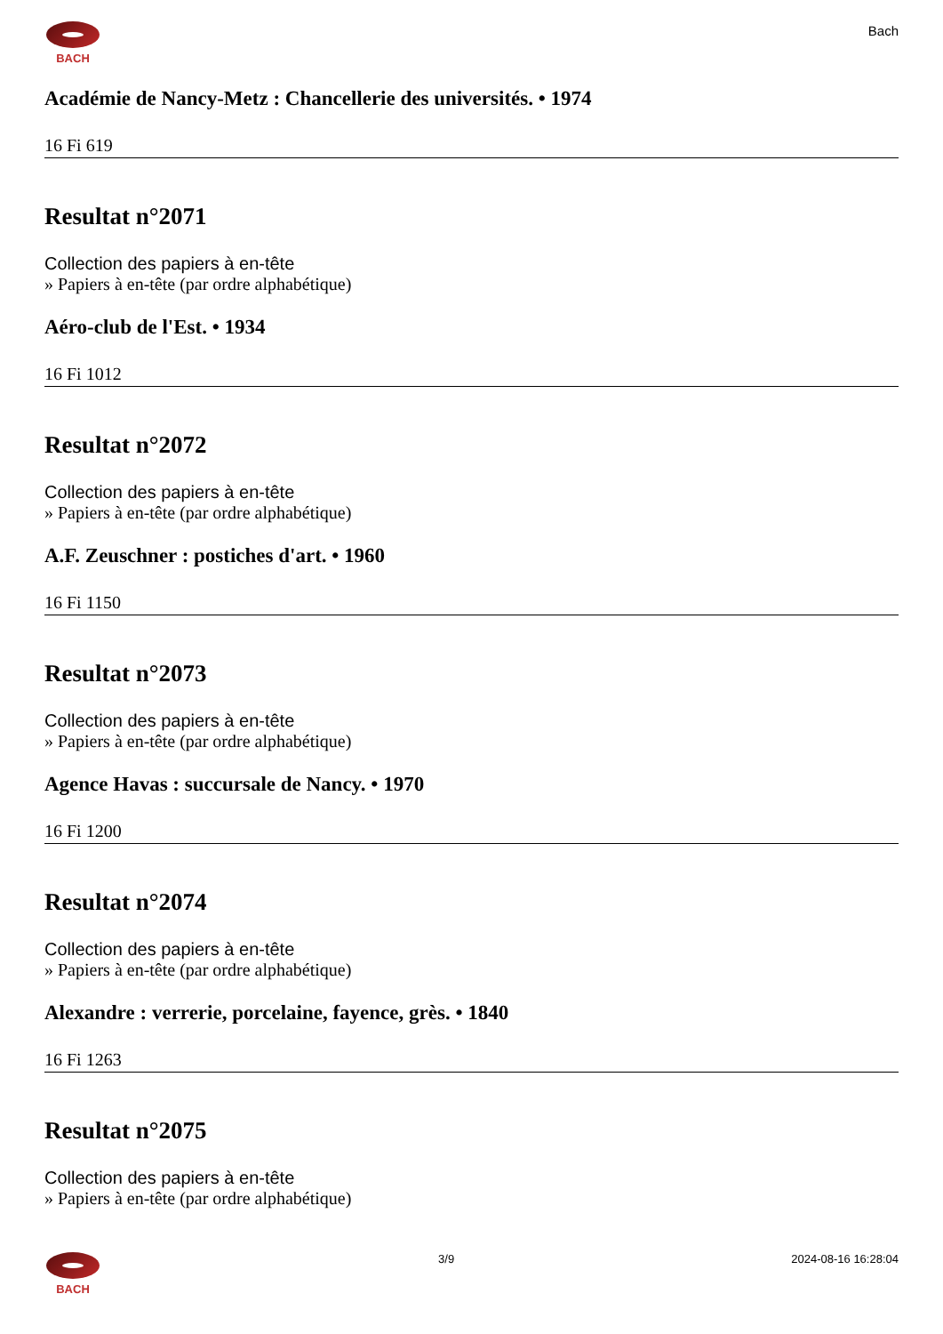BACH
Bach
Académie de Nancy-Metz : Chancellerie des universités. • 1974
16 Fi 619
Resultat n°2071
Collection des papiers à en-tête
» Papiers à en-tête (par ordre alphabétique)
Aéro-club de l'Est. • 1934
16 Fi 1012
Resultat n°2072
Collection des papiers à en-tête
» Papiers à en-tête (par ordre alphabétique)
A.F. Zeuschner : postiches d'art. • 1960
16 Fi 1150
Resultat n°2073
Collection des papiers à en-tête
» Papiers à en-tête (par ordre alphabétique)
Agence Havas : succursale de Nancy. • 1970
16 Fi 1200
Resultat n°2074
Collection des papiers à en-tête
» Papiers à en-tête (par ordre alphabétique)
Alexandre : verrerie, porcelaine, fayence, grès. • 1840
16 Fi 1263
Resultat n°2075
Collection des papiers à en-tête
» Papiers à en-tête (par ordre alphabétique)
BACH 3/9 2024-08-16 16:28:04